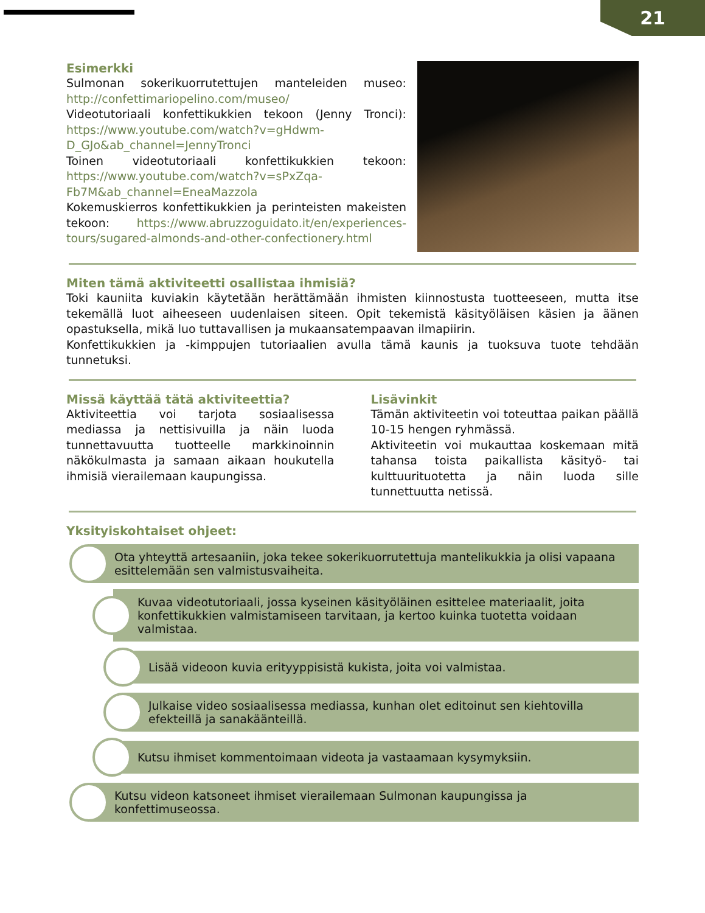21
Esimerkki
Sulmonan sokerikuorrutettujen manteleiden museo: http://confettimariopelino.com/museo/
Videotutoriaali konfettikukkien tekoon (Jenny Tronci): https://www.youtube.com/watch?v=gHdwm-D_GJo&ab_channel=JennyTronci
Toinen videotutoriaali konfettikukkien tekoon: https://www.youtube.com/watch?v=sPxZqa-Fb7M&ab_channel=EneaMazzola
Kokemuskierros konfettikukkien ja perinteisten makeisten tekoon: https://www.abruzzoguidato.it/en/experiences-tours/sugared-almonds-and-other-confectionery.html
Miten tämä aktiviteetti osallistaa ihmisiä?
Toki kauniita kuviakin käytetään herättämään ihmisten kiinnostusta tuotteeseen, mutta itse tekemällä luot aiheeseen uudenlaisen siteen. Opit tekemistä käsityöläisen käsien ja äänen opastuksella, mikä luo tuttavallisen ja mukaansatempaavan ilmapiirin.
Konfettikukkien ja -kimppujen tutoriaalien avulla tämä kaunis ja tuoksuva tuote tehdään tunnetuksi.
Missä käyttää tätä aktiviteettia?
Aktiviteettia voi tarjota sosiaalisessa mediassa ja nettisivuilla ja näin luoda tunnettavuutta tuotteelle markkinoinnin näkökulmasta ja samaan aikaan houkutella ihmisiä vierailemaan kaupungissa.
Lisävinkit
Tämän aktiviteetin voi toteuttaa paikan päällä 10-15 hengen ryhmässä.
Aktiviteetin voi mukauttaa koskemaan mitä tahansa toista paikallista käsityö- tai kulttuurituotetta ja näin luoda sille tunnettuutta netissä.
Yksityiskohtaiset ohjeet:
Ota yhteyttä artesaaniin, joka tekee sokerikuorrutettuja mantelikukkia ja olisi vapaana esittelemään sen valmistusvaiheita.
Kuvaa videotutoriaali, jossa kyseinen käsityöläinen esittelee materiaalit, joita konfettikukkien valmistamiseen tarvitaan, ja kertoo kuinka tuotetta voidaan valmistaa.
Lisää videoon kuvia erityyppisistä kukista, joita voi valmistaa.
Julkaise video sosiaalisessa mediassa, kunhan olet editoinut sen kiehtovilla efekteillä ja sanakäänteillä.
Kutsu ihmiset kommentoimaan videota ja vastaamaan kysymyksiin.
Kutsu videon katsoneet ihmiset vierailemaan Sulmonan kaupungissa ja konfettimuseossa.